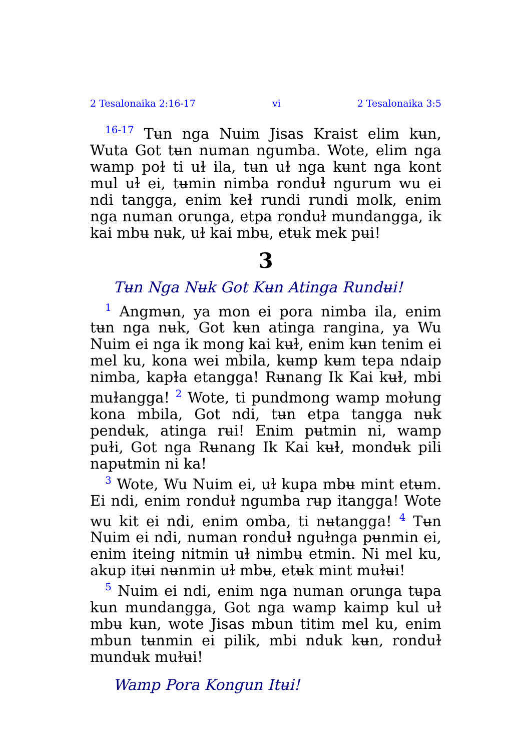2 Tesalonaika 2:16-17 vi 2 Tesalonaika 3:5
<sup>16-17</sup> Tʉn nga Nuim Jisas Kraist elim kʉn, Wuta Got tʉn numan ngumba. Wote, elim nga wamp poɫ ti uɫ ila, tʉn uɫ nga kʉnt nga kont mul uɫ ei, tʉmin nimba ronduɫ ngurum wu ei ndi tangga, enim keɫ rundi rundi molk, enim nga numan orunga, etpa ronduɫ mundangga, ik kai mbʉ nʉk, uɫ kai mbʉ, etʉk mek pʉi!
3
Tʉn Nga Nʉk Got Kʉn Atinga Rundʉi!
<sup>1</sup> Angmʉn, ya mon ei pora nimba ila, enim tʉn nga nʉk, Got kʉn atinga rangina, ya Wu Nuim ei nga ik mong kai kʉɫ, enim kʉn tenim ei mel ku, kona wei mbila, kʉmp kʉm tepa ndaip nimba, kapɫa etangga! Rʉnang Ik Kai kʉɫ, mbi muɫangga! <sup>2</sup> Wote, ti pundmong wamp moɫung kona mbila, Got ndi, tʉn etpa tangga nʉk pendʉk, atinga rʉi! Enim pʉtmin ni, wamp puɫi, Got nga Rʉnang Ik Kai kʉɫ, mondʉk pili napʉtmin ni ka!
<sup>3</sup> Wote, Wu Nuim ei, uɫ kupa mbʉ mint etʉm. Ei ndi, enim ronduɫ ngumba rʉp itangga! Wote wu kit ei ndi, enim omba, ti nʉtangga! <sup>4</sup> Tʉn Nuim ei ndi, numan ronduɫ nguɫnga pʉnmin ei, enim iteing nitmin uɫ nimbʉ etmin. Ni mel ku, akup itʉi nʉnmin uɫ mbʉ, etʉk mint muɫʉi!
<sup>5</sup> Nuim ei ndi, enim nga numan orunga tʉpa kun mundangga, Got nga wamp kaimp kul uɫ mbʉ kʉn, wote Jisas mbun titim mel ku, enim mbun tʉnmin ei pilik, mbi nduk kʉn, ronduɫ mundʉk muɫʉi!
Wamp Pora Kongun Itʉi!